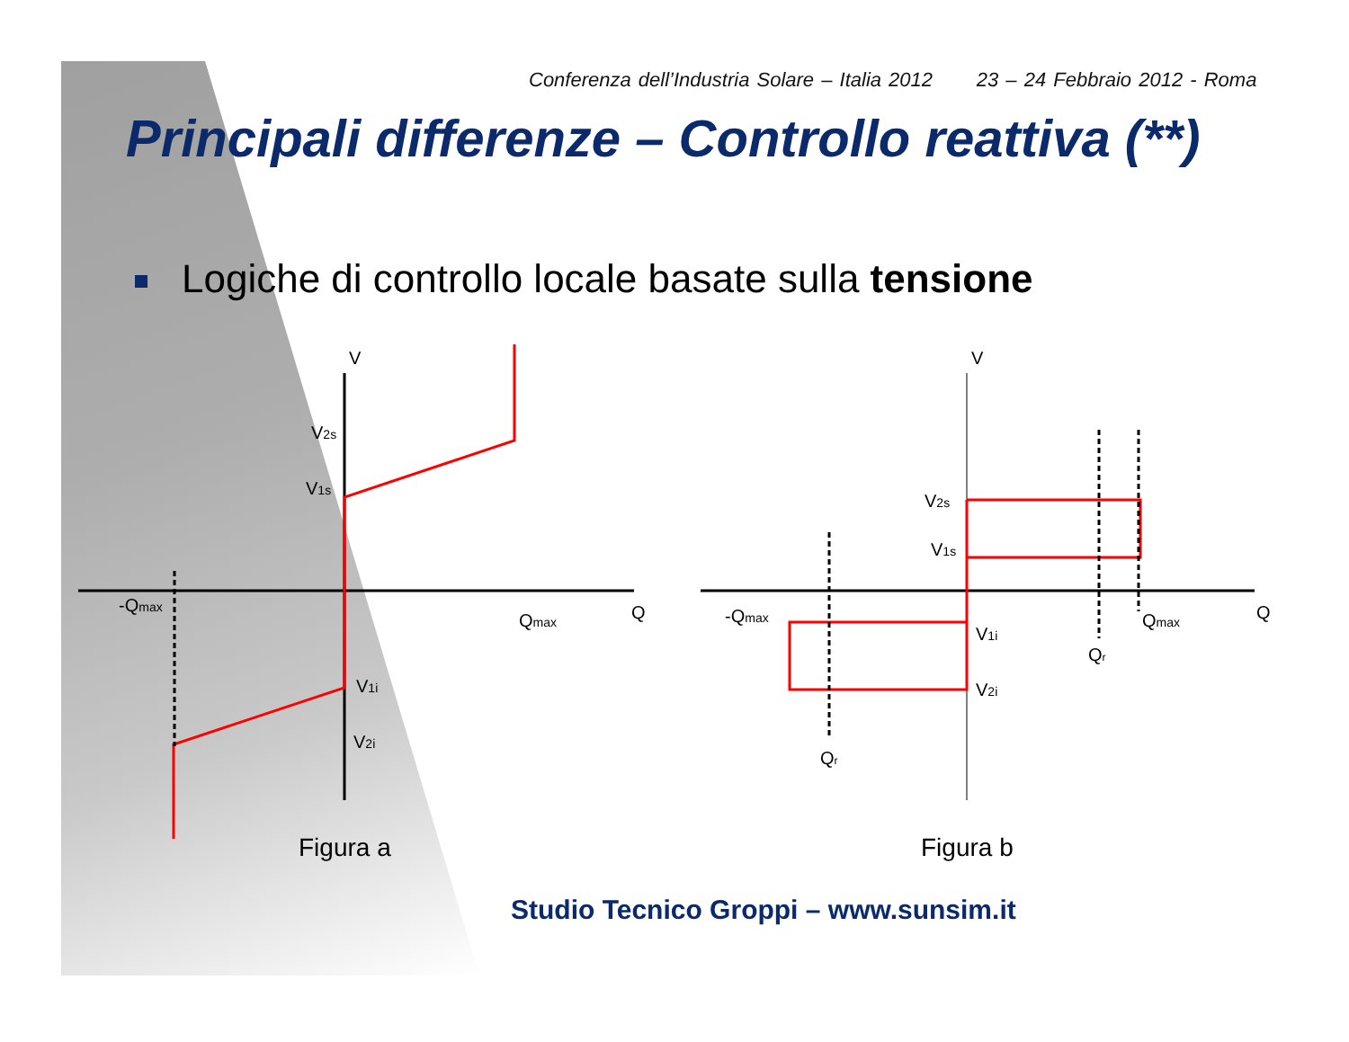Conferenza dell’Industria Solare – Italia 2012 23 – 24 Febbraio 2012 - Roma
Principali differenze – Controllo reattiva (**)
Logiche di controllo locale basate sulla tensione
V
V2s
V1s
V1i
V2i
-Qmax
Qmax
Q
V
V2s
V1s
V1i
V2i
-Qmax
Qmax
Q
Qr
Qr
Figura a
Figura b
Studio Tecnico Groppi – www.sunsim.it